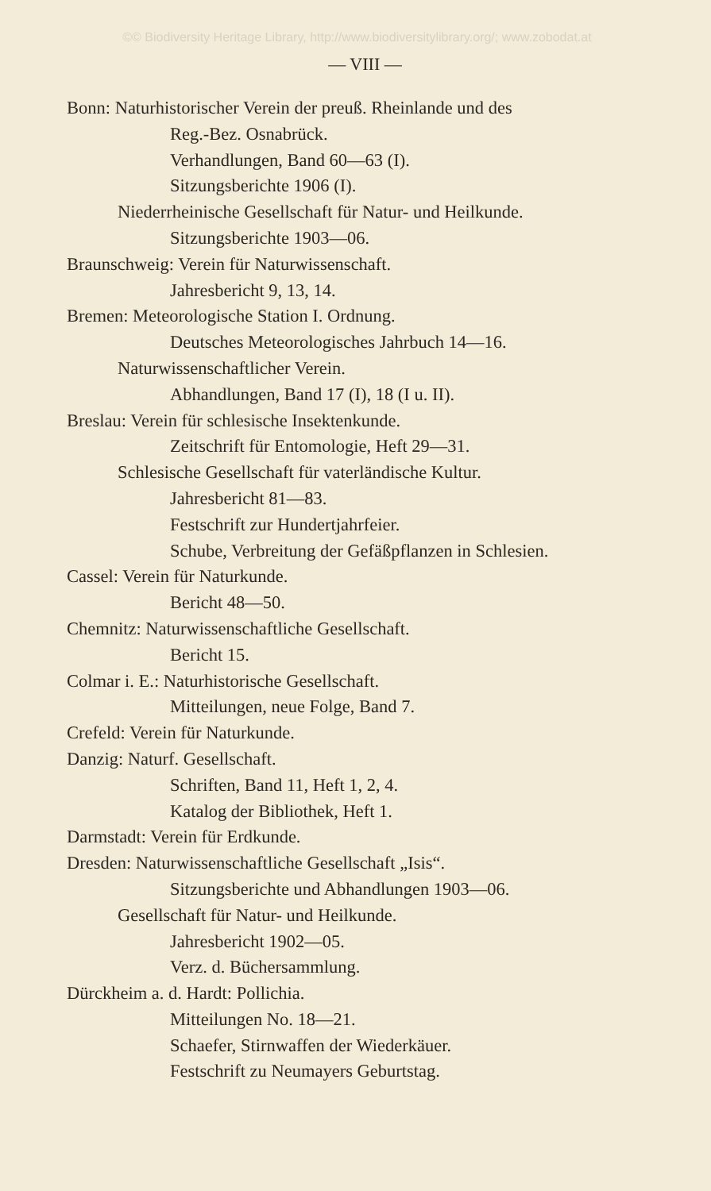©© Biodiversity Heritage Library, http://www.biodiversitylibrary.org/; www.zobodat.at
— VIII —
Bonn: Naturhistorischer Verein der preuß. Rheinlande und des
Reg.-Bez. Osnabrück.
Verhandlungen, Band 60—63 (I).
Sitzungsberichte 1906 (I).
Niederrheinische Gesellschaft für Natur- und Heilkunde.
Sitzungsberichte 1903—06.
Braunschweig: Verein für Naturwissenschaft.
Jahresbericht 9, 13, 14.
Bremen: Meteorologische Station I. Ordnung.
Deutsches Meteorologisches Jahrbuch 14—16.
Naturwissenschaftlicher Verein.
Abhandlungen, Band 17 (I), 18 (I u. II).
Breslau: Verein für schlesische Insektenkunde.
Zeitschrift für Entomologie, Heft 29—31.
Schlesische Gesellschaft für vaterländische Kultur.
Jahresbericht 81—83.
Festschrift zur Hundertjahrfeier.
Schube, Verbreitung der Gefäßpflanzen in Schlesien.
Cassel: Verein für Naturkunde.
Bericht 48—50.
Chemnitz: Naturwissenschaftliche Gesellschaft.
Bericht 15.
Colmar i. E.: Naturhistorische Gesellschaft.
Mitteilungen, neue Folge, Band 7.
Crefeld: Verein für Naturkunde.
Danzig: Naturf. Gesellschaft.
Schriften, Band 11, Heft 1, 2, 4.
Katalog der Bibliothek, Heft 1.
Darmstadt: Verein für Erdkunde.
Dresden: Naturwissenschaftliche Gesellschaft „Isis“.
Sitzungsberichte und Abhandlungen 1903—06.
Gesellschaft für Natur- und Heilkunde.
Jahresbericht 1902—05.
Verz. d. Büchersammlung.
Dürckheim a. d. Hardt: Pollichia.
Mitteilungen No. 18—21.
Schaefer, Stirnwaffen der Wiederkäuer.
Festschrift zu Neumayers Geburtstag.